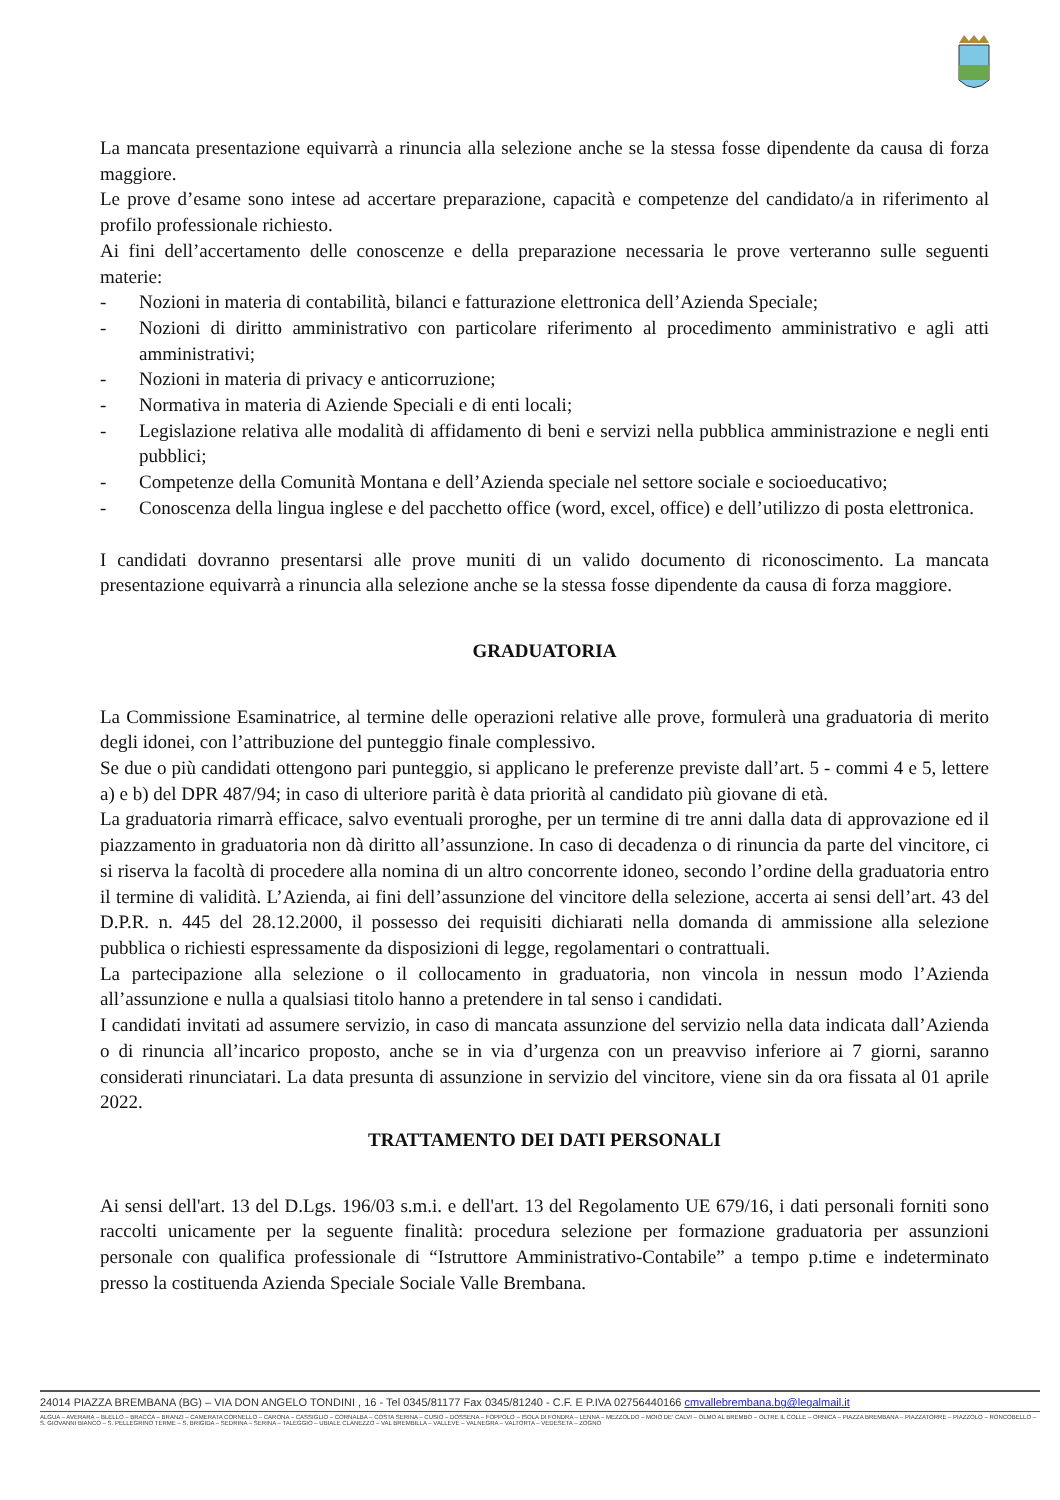La mancata presentazione equivarrà a rinuncia alla selezione anche se la stessa fosse dipendente da causa di forza maggiore.
Le prove d’esame sono intese ad accertare preparazione, capacità e competenze del candidato/a in riferimento al profilo professionale richiesto.
Ai fini dell’accertamento delle conoscenze e della preparazione necessaria le prove verteranno sulle seguenti materie:
- Nozioni in materia di contabilità, bilanci e fatturazione elettronica dell’Azienda Speciale;
- Nozioni di diritto amministrativo con particolare riferimento al procedimento amministrativo e agli atti amministrativi;
- Nozioni in materia di privacy e anticorruzione;
- Normativa in materia di Aziende Speciali e di enti locali;
- Legislazione relativa alle modalità di affidamento di beni e servizi nella pubblica amministrazione e negli enti pubblici;
- Competenze della Comunità Montana e dell’Azienda speciale nel settore sociale e socioeducativo;
- Conoscenza della lingua inglese e del pacchetto office (word, excel, office) e dell’utilizzo di posta elettronica.
I candidati dovranno presentarsi alle prove muniti di un valido documento di riconoscimento. La mancata presentazione equivarrà a rinuncia alla selezione anche se la stessa fosse dipendente da causa di forza maggiore.
GRADUATORIA
La Commissione Esaminatrice, al termine delle operazioni relative alle prove, formulerà una graduatoria di merito degli idonei, con l’attribuzione del punteggio finale complessivo.
Se due o più candidati ottengono pari punteggio, si applicano le preferenze previste dall’art. 5 - commi 4 e 5, lettere a) e b) del DPR 487/94; in caso di ulteriore parità è data priorità al candidato più giovane di età.
La graduatoria rimarrà efficace, salvo eventuali proroghe, per un termine di tre anni dalla data di approvazione ed il piazzamento in graduatoria non dà diritto all’assunzione. In caso di decadenza o di rinuncia da parte del vincitore, ci si riserva la facoltà di procedere alla nomina di un altro concorrente idoneo, secondo l’ordine della graduatoria entro il termine di validità. L’Azienda, ai fini dell’assunzione del vincitore della selezione, accerta ai sensi dell’art. 43 del D.P.R. n. 445 del 28.12.2000, il possesso dei requisiti dichiarati nella domanda di ammissione alla selezione pubblica o richiesti espressamente da disposizioni di legge, regolamentari o contrattuali.
La partecipazione alla selezione o il collocamento in graduatoria, non vincola in nessun modo l’Azienda all’assunzione e nulla a qualsiasi titolo hanno a pretendere in tal senso i candidati.
I candidati invitati ad assumere servizio, in caso di mancata assunzione del servizio nella data indicata dall’Azienda o di rinuncia all’incarico proposto, anche se in via d’urgenza con un preavviso inferiore ai 7 giorni, saranno considerati rinunciatari. La data presunta di assunzione in servizio del vincitore, viene sin da ora fissata al 01 aprile 2022.
TRATTAMENTO DEI DATI PERSONALI
Ai sensi dell'art. 13 del D.Lgs. 196/03 s.m.i. e dell'art. 13 del Regolamento UE 679/16, i dati personali forniti sono raccolti unicamente per la seguente finalità: procedura selezione per formazione graduatoria per assunzioni personale con qualifica professionale di “Istruttore Amministrativo-Contabile” a tempo p.time e indeterminato presso la costituenda Azienda Speciale Sociale Valle Brembana.
24014 PIAZZA BREMBANA (BG) – VIA DON ANGELO TONDINI , 16 - Tel 0345/81177 Fax 0345/81240 - C.F. E P.IVA 02756440166 cmvallebrembana.bg@legalmail.it
ALGUA – AVERARA – BLELLO – BRACCA – BRANZI – CAMERATA CORNELLO – CARONA – CASSIGLIO – CORNALBA – COSTA SERINA – CUSIO – DOSSENA – FOPPOLO – ISOLA DI FONDRA – LENNA – MEZZOLDO – MOIO DE' CALVI – OLMO AL BREMBO – OLTRE IL COLLE – ORNICA – PIAZZA BREMBANA – PIAZZATORRE – PIAZZOLO – RONCOBELLO – S. GIOVANNI BIANCO – S. PELLEGRINO TERME – S. BRIGIDA – SEDRINA – SERINA – TALEGGIO – UBIALE CLANEZZO – VAL BREMBILLA – VALLEVE – VALNEGRA – VALTORTA – VEDESETA – ZOGNO